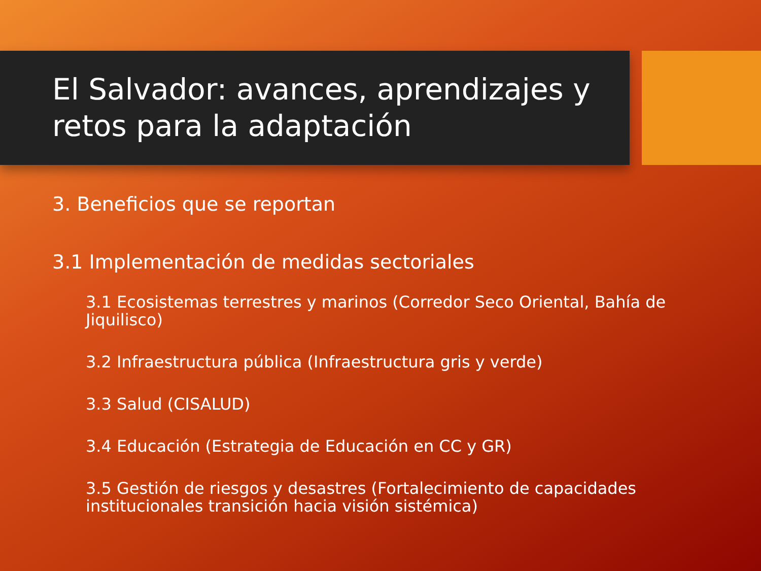El Salvador: avances, aprendizajes y retos para la adaptación
3. Beneficios que se reportan
3.1 Implementación de medidas sectoriales
3.1 Ecosistemas terrestres y marinos (Corredor Seco Oriental, Bahía de Jiquilisco)
3.2 Infraestructura pública (Infraestructura gris y verde)
3.3 Salud (CISALUD)
3.4 Educación (Estrategia de Educación en CC y GR)
3.5 Gestión de riesgos y desastres (Fortalecimiento de capacidades institucionales transición hacia visión sistémica)